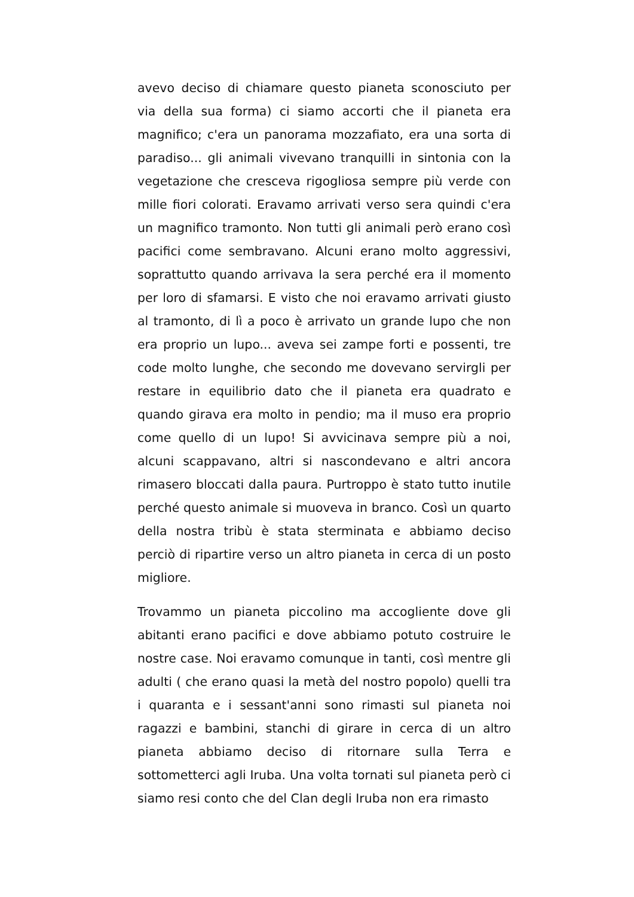avevo deciso di chiamare questo pianeta sconosciuto per via della sua forma) ci siamo accorti che il pianeta era magnifico; c'era un panorama mozzafiato, era una sorta di paradiso... gli animali vivevano tranquilli in sintonia con la vegetazione che cresceva rigogliosa sempre più verde con mille fiori colorati. Eravamo arrivati verso sera quindi c'era un magnifico tramonto. Non tutti gli animali però erano così pacifici come sembravano. Alcuni erano molto aggressivi, soprattutto quando arrivava la sera perché era il momento per loro di sfamarsi. E visto che noi eravamo arrivati giusto al tramonto, di lì a poco è arrivato un grande lupo che non era proprio un lupo... aveva sei zampe forti e possenti, tre code molto lunghe, che secondo me dovevano servirgli per restare in equilibrio dato che il pianeta era quadrato e quando girava era molto in pendio; ma il muso era proprio come quello di un lupo! Si avvicinava sempre più a noi, alcuni scappavano, altri si nascondevano e altri ancora rimasero bloccati dalla paura. Purtroppo è stato tutto inutile perché questo animale si muoveva in branco. Così un quarto della nostra tribù è stata sterminata e abbiamo deciso perciò di ripartire verso un altro pianeta in cerca di un posto migliore.
Trovammo un pianeta piccolino ma accogliente dove gli abitanti erano pacifici e dove abbiamo potuto costruire le nostre case. Noi eravamo comunque in tanti, così mentre gli adulti ( che erano quasi la metà del nostro popolo) quelli tra i quaranta e i sessant'anni sono rimasti sul pianeta noi ragazzi e bambini, stanchi di girare in cerca di un altro pianeta abbiamo deciso di ritornare sulla Terra e sottometterci agli Iruba. Una volta tornati sul pianeta però ci siamo resi conto che del Clan degli Iruba non era rimasto